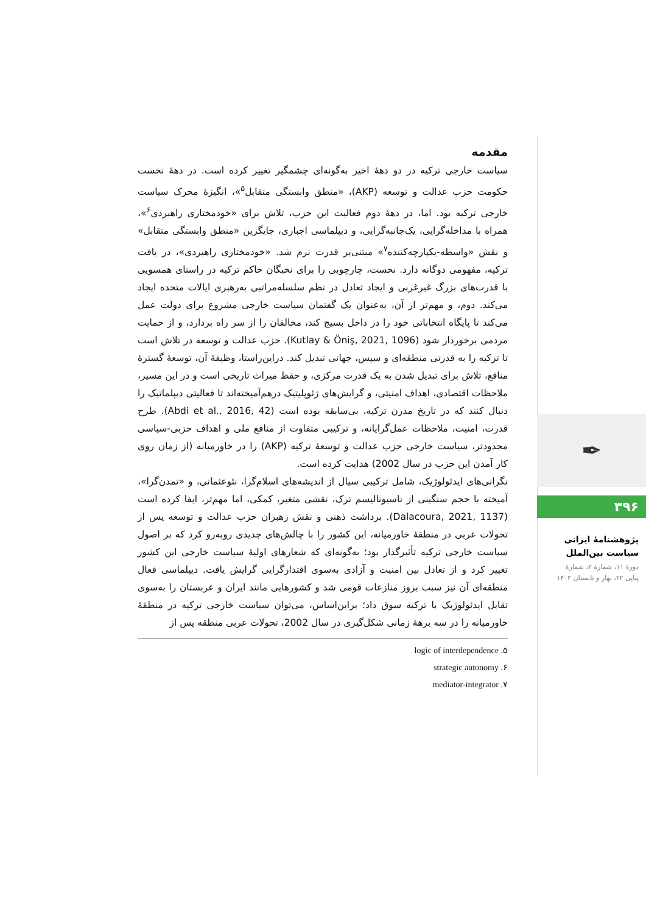مقدمه
سیاست خارجی ترکیه در دو دههٔ اخیر به‌گونه‌ای چشمگیر تغییر کرده است. در دههٔ نخست حکومت حزب عدالت و توسعه (AKP)، «منطق وابستگی متقابل<sup>۵</sup>»، انگیزهٔ محرک سیاست خارجی ترکیه بود. اما، در دههٔ دوم فعالیت این حزب، تلاش برای «خودمختاری راهبردی<sup>۶</sup>»، همراه با مداخله‌گرایی، یک‌جانبه‌گرایی، و دیپلماسی اجباری، جایگزین «منطق وابستگی متقابل» و نقش «واسطه-یکپارچه‌کننده<sup>۷</sup>» مبتنی‌بر قدرت نرم شد. «خودمختاری راهبردی»، در بافت ترکیه، مفهومی دوگانه دارد. نخست، چارچوبی را برای نخبگان حاکم ترکیه در راستای همسویی با قدرت‌های بزرگ غیرغربی و ایجاد تعادل در نظم سلسله‌مراتبی به‌رهبری ایالات متحده ایجاد می‌کند. دوم، و مهم‌تر از آن، به‌عنوان یک گفتمان سیاست خارجی مشروع برای دولت عمل می‌کند تا پایگاه انتخاباتی خود را در داخل بسیج کند، مخالفان را از سر راه بردارد، و از حمایت مردمی برخوردار شود (Kutlay & Öniş, 2021, 1096). حزب عدالت و توسعه در تلاش است تا ترکیه را به قدرتی منطقه‌ای و سپس، جهانی تبدیل کند. دراین‌راستا، وظیفهٔ آن، توسعهٔ گسترهٔ منافع، تلاش برای تبدیل شدن به یک قدرت مرکزی، و حفظ میراث تاریخی است و در این مسیر، ملاحظات اقتصادی، اهداف امنیتی، و گرایش‌های ژئوپلیتیک درهم‌آمیخته‌اند تا فعالیتی دیپلماتیک را دنبال کنند که در تاریخ مدرن ترکیه، بی‌سابقه بوده است (Abdi et al., 2016, 42). طرح قدرت، امنیت، ملاحظات عمل‌گرایانه، و ترکیبی متفاوت از منافع ملی و اهداف حزبی-سیاسی محدودتر، سیاست خارجی حزب عدالت و توسعهٔ ترکیه (AKP) را در خاورمیانه (از زمان روی کار آمدن این حزب در سال 2002) هدایت کرده است.
نگرانی‌های ایدئولوژیک، شامل ترکیبی سیال از اندیشه‌های اسلام‌گرا، نئوعثمانی، و «تمدن‌گرا»، آمیخته با حجم سنگینی از ناسیونالیسم ترک، نقشی متغیر، کمکی، اما مهم‌تر، ایفا کرده است (Dalacoura, 2021, 1137). برداشت ذهنی و نقش رهبران حزب عدالت و توسعه پس از تحولات عربی در منطقهٔ خاورمیانه، این کشور را با چالش‌های جدیدی روبه‌رو کرد که بر اصول سیاست خارجی ترکیه تأثیرگذار بود؛ به‌گونه‌ای که شعارهای اولیهٔ سیاست خارجی این کشور تغییر کرد و از تعادل بین امنیت و آزادی به‌سوی اقتدارگرایی گرایش یافت. دیپلماسی فعال منطقه‌ای آن نیز سبب بروز منازعات قومی شد و کشورهایی مانند ایران و عربستان را به‌سوی تقابل ایدئولوژیک با ترکیه سوق داد؛ براین‌اساس، می‌توان سیاست خارجی ترکیه در منطقهٔ خاورمیانه را در سه برههٔ زمانی شکل‌گیری در سال 2002، تحولات عربی منطقه پس از
۵. logic of interdependence
۶. strategic autonomy
۷. mediator-integrator
✒
۳۹۶
پژوهشنامهٔ ایرانی
سیاست بین‌الملل
دورهٔ ۱۱، شمارهٔ ۲، شمارهٔ
پیاپی ۲۲، بهار و تابستان ۱۴۰۲